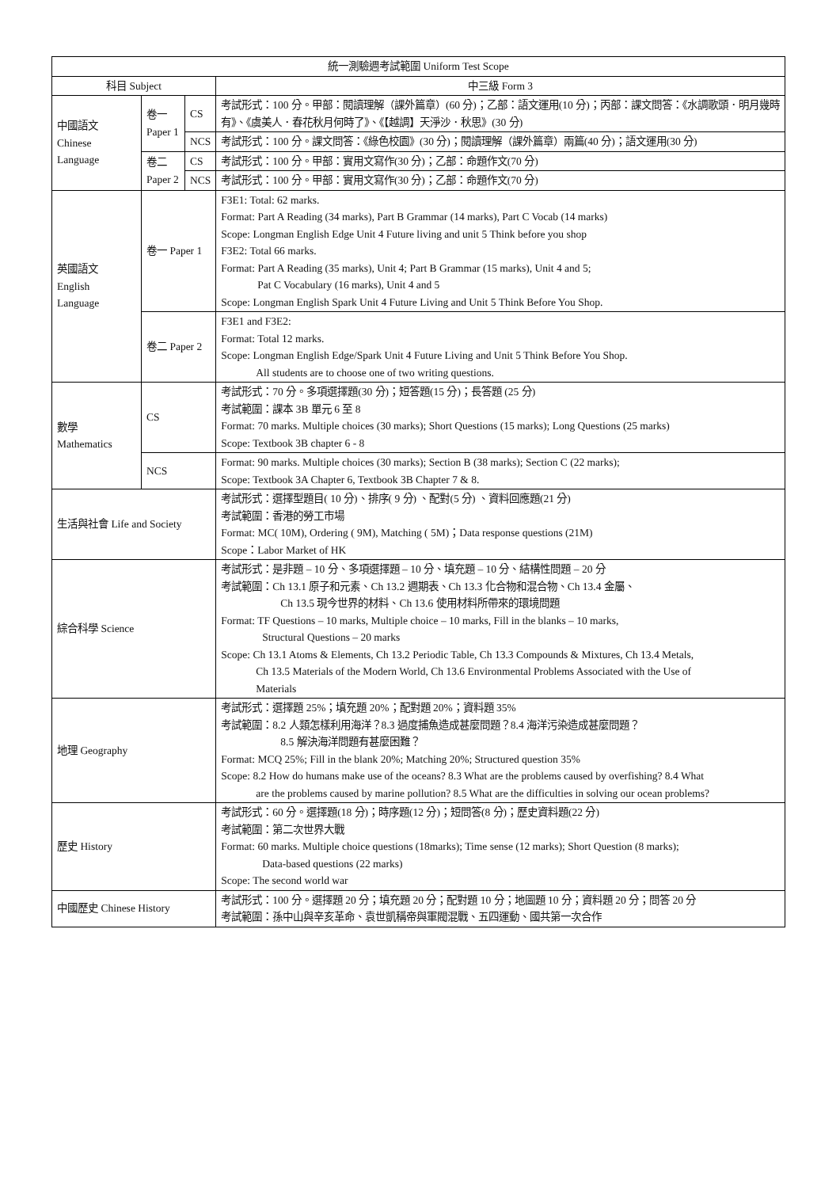| 統一測驗週考試範圍 Uniform Test Scope | | | |
| --- | --- | --- | --- |
| 科目 Subject | | | 中三級 Form 3 |
| 中國語文 Chinese Language | 卷一 Paper 1 | CS | 考試形式：100 分。甲部：閱讀理解（課外篇章）(60 分)；乙部：語文運用(10 分)；丙部：課文問答：《水調歌頭．明月幾時有》、《虞美人．春花秋月何時了》、《【越調】天淨沙．秋思》(30 分) |
| | | NCS | 考試形式：100 分。課文問答：《綠色校園》(30 分)；閱讀理解（課外篇章）兩篇(40 分)；語文運用(30 分) |
| | 卷二 Paper 2 | CS | 考試形式：100 分。甲部：實用文寫作(30 分)；乙部：命題作文(70 分) |
| | | NCS | 考試形式：100 分。甲部：實用文寫作(30 分)；乙部：命題作文(70 分) |
| 英國語文 English Language | 卷一 Paper 1 | | F3E1: Total: 62 marks. Format: Part A Reading (34 marks), Part B Grammar (14 marks), Part C Vocab (14 marks) Scope: Longman English Edge Unit 4 Future living and unit 5 Think before you shop F3E2: Total 66 marks. Format: Part A Reading (35 marks), Unit 4; Part B Grammar (15 marks), Unit 4 and 5; Pat C Vocabulary (16 marks), Unit 4 and 5 Scope: Longman English Spark Unit 4 Future Living and Unit 5 Think Before You Shop. |
| | 卷二 Paper 2 | | F3E1 and F3E2: Format: Total 12 marks. Scope: Longman English Edge/Spark Unit 4 Future Living and Unit 5 Think Before You Shop. All students are to choose one of two writing questions. |
| 數學 Mathematics | CS | | 考試形式：70 分。多項選擇題(30 分)；短答題(15 分)；長答題 (25 分) 考試範圍：課本 3B 單元 6 至 8 Format: 70 marks. Multiple choices (30 marks); Short Questions (15 marks); Long Questions (25 marks) Scope: Textbook 3B chapter 6 - 8 |
| | NCS | | Format: 90 marks. Multiple choices (30 marks); Section B (38 marks); Section C (22 marks); Scope: Textbook 3A Chapter 6, Textbook 3B Chapter 7 & 8. |
| 生活與社會 Life and Society | | | 考試形式：選擇型題目( 10 分)、排序( 9 分) 、配對(5 分) 、資料回應題(21 分) 考試範圍：香港的勞工市場 Format: MC( 10M), Ordering ( 9M), Matching ( 5M)；Data response questions (21M) Scope：Labor Market of HK |
| 綜合科學 Science | | | 考試形式：是非題 – 10 分、多項選擇題 – 10 分、填充題 – 10 分、結構性問題 – 20 分 考試範圍：Ch 13.1 原子和元素、Ch 13.2 週期表、Ch 13.3 化合物和混合物、Ch 13.4 金屬、 Ch 13.5 現今世界的材料、Ch 13.6 使用材料所帶來的環境問題 Format: TF Questions – 10 marks, Multiple choice – 10 marks, Fill in the blanks – 10 marks, Structural Questions – 20 marks Scope: Ch 13.1 Atoms & Elements, Ch 13.2 Periodic Table, Ch 13.3 Compounds & Mixtures, Ch 13.4 Metals, Ch 13.5 Materials of the Modern World, Ch 13.6 Environmental Problems Associated with the Use of Materials |
| 地理 Geography | | | 考試形式：選擇題 25%；填充題 20%；配對題 20%；資料題 35% 考試範圍：8.2 人類怎樣利用海洋？8.3 過度捕魚造成甚麼問題？8.4 海洋污染造成甚麼問題？ 8.5 解決海洋問題有甚麼困難？ Format: MCQ 25%; Fill in the blank 20%; Matching 20%; Structured question 35% Scope: 8.2 How do humans make use of the oceans? 8.3 What are the problems caused by overfishing? 8.4 What are the problems caused by marine pollution? 8.5 What are the difficulties in solving our ocean problems? |
| 歷史 History | | | 考試形式：60 分。選擇題(18 分)；時序題(12 分)；短問答(8 分)；歷史資料題(22 分) 考試範圍：第二次世界大戰 Format: 60 marks. Multiple choice questions (18marks); Time sense (12 marks); Short Question (8 marks); Data-based questions (22 marks) Scope: The second world war |
| 中國歷史 Chinese History | | | 考試形式：100 分。選擇題 20 分；填充題 20 分；配對題 10 分；地圖題 10 分；資料題 20 分；問答 20 分 考試範圍：孫中山與辛亥革命、袁世凱稱帝與軍閥混戰、五四運動、國共第一次合作 |